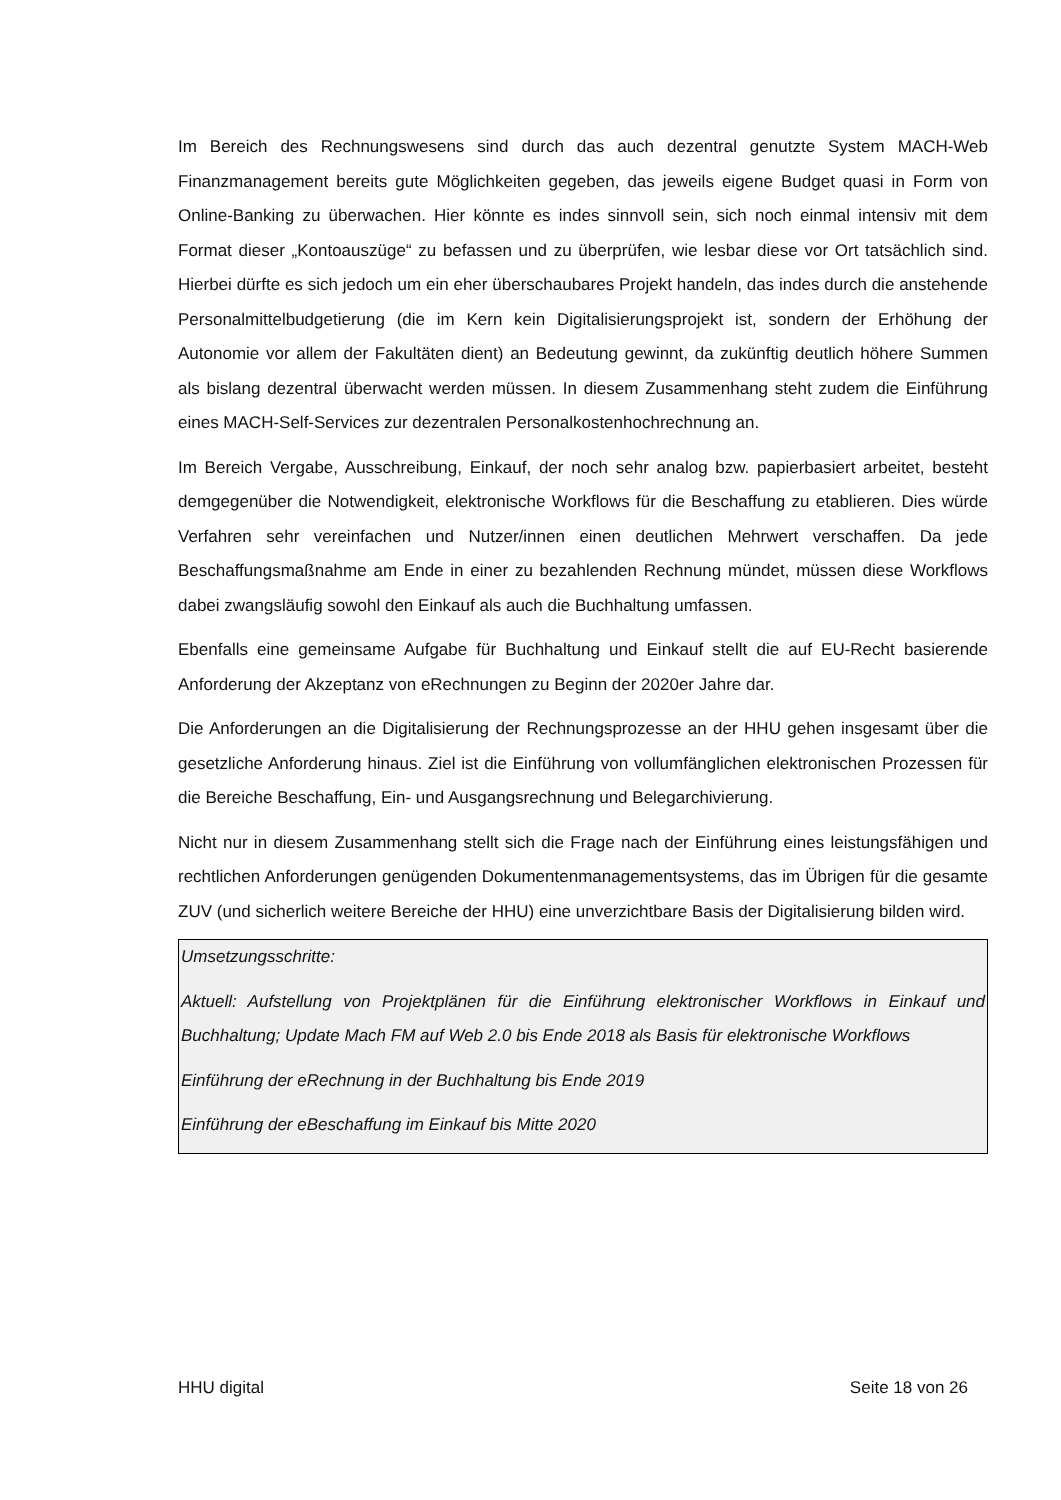Im Bereich des Rechnungswesens sind durch das auch dezentral genutzte System MACH-Web Finanzmanagement bereits gute Möglichkeiten gegeben, das jeweils eigene Budget quasi in Form von Online-Banking zu überwachen. Hier könnte es indes sinnvoll sein, sich noch einmal intensiv mit dem Format dieser „Kontoauszüge“ zu befassen und zu überprüfen, wie lesbar diese vor Ort tatsächlich sind. Hierbei dürfte es sich jedoch um ein eher überschaubares Projekt handeln, das indes durch die anstehende Personalmittelbudgetierung (die im Kern kein Digitalisierungsprojekt ist, sondern der Erhöhung der Autonomie vor allem der Fakultäten dient) an Bedeutung gewinnt, da zukünftig deutlich höhere Summen als bislang dezentral überwacht werden müssen. In diesem Zusammenhang steht zudem die Einführung eines MACH-Self-Services zur dezentralen Personalkostenhochrechnung an.
Im Bereich Vergabe, Ausschreibung, Einkauf, der noch sehr analog bzw. papierbasiert arbeitet, besteht demgegenüber die Notwendigkeit, elektronische Workflows für die Beschaffung zu etablieren. Dies würde Verfahren sehr vereinfachen und Nutzer/innen einen deutlichen Mehrwert verschaffen. Da jede Beschaffungsmaßnahme am Ende in einer zu bezahlenden Rechnung mündet, müssen diese Workflows dabei zwangsläufig sowohl den Einkauf als auch die Buchhaltung umfassen.
Ebenfalls eine gemeinsame Aufgabe für Buchhaltung und Einkauf stellt die auf EU-Recht basierende Anforderung der Akzeptanz von eRechnungen zu Beginn der 2020er Jahre dar.
Die Anforderungen an die Digitalisierung der Rechnungsprozesse an der HHU gehen insgesamt über die gesetzliche Anforderung hinaus. Ziel ist die Einführung von vollumfänglichen elektronischen Prozessen für die Bereiche Beschaffung, Ein- und Ausgangsrechnung und Belegarchivierung.
Nicht nur in diesem Zusammenhang stellt sich die Frage nach der Einführung eines leistungsfähigen und rechtlichen Anforderungen genügenden Dokumentenmanagementsystems, das im Übrigen für die gesamte ZUV (und sicherlich weitere Bereiche der HHU) eine unverzichtbare Basis der Digitalisierung bilden wird.
Umsetzungsschritte:
Aktuell: Aufstellung von Projektplänen für die Einführung elektronischer Workflows in Einkauf und Buchhaltung; Update Mach FM auf Web 2.0 bis Ende 2018 als Basis für elektronische Workflows
Einführung der eRechnung in der Buchhaltung bis Ende 2019
Einführung der eBeschaffung im Einkauf bis Mitte 2020
HHU digital Seite 18 von 26